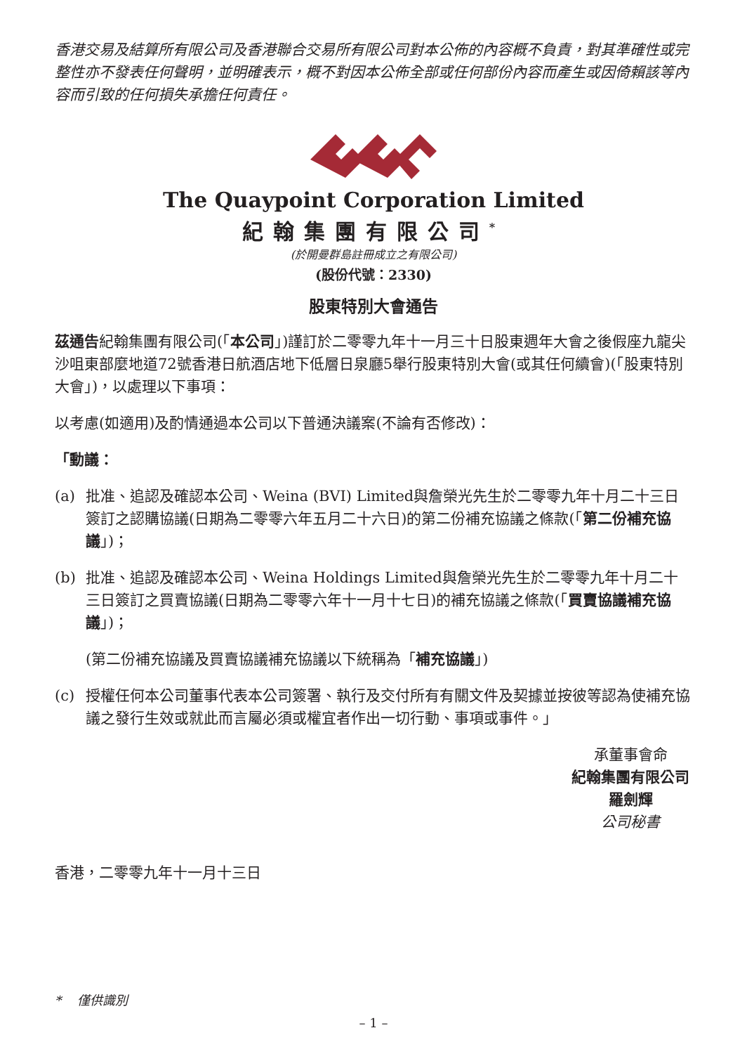香港交易及結算所有限公司及香港聯合交易所有限公司對本公佈的內容概不負責，對其準確性或完整性亦不發表任何聲明，並明確表示，概不對因本公佈全部或任何部份內容而產生或因倚賴該等內容而引致的任何損失承擔任何責任。
The Quaypoint Corporation Limited
紀翰集團有限公司<sup>*</sup>
(於開曼群島註冊成立之有限公司)
(股份代號：2330)
股東特別大會通告
茲通告紀翰集團有限公司(「本公司」)謹訂於二零零九年十一月三十日股東週年大會之後假座九龍尖沙咀東部麼地道72號香港日航酒店地下低層日泉廳5舉行股東特別大會(或其任何續會)(「股東特別大會」)，以處理以下事項：
以考慮(如適用)及酌情通過本公司以下普通決議案(不論有否修改)：
「動議：
(a) 批准、追認及確認本公司、Weina (BVI) Limited與詹榮光先生於二零零九年十月二十三日簽訂之認購協議(日期為二零零六年五月二十六日)的第二份補充協議之條款(「第二份補充協議」)；
(b) 批准、追認及確認本公司、Weina Holdings Limited與詹榮光先生於二零零九年十月二十三日簽訂之買賣協議(日期為二零零六年十一月十七日)的補充協議之條款(「買賣協議補充協議」)；
(第二份補充協議及買賣協議補充協議以下統稱為「補充協議」)
(c) 授權任何本公司董事代表本公司簽署、執行及交付所有有關文件及契據並按彼等認為使補充協議之發行生效或就此而言屬必須或權宜者作出一切行動、事項或事件。」
承董事會命
紀翰集團有限公司
羅劍輝
公司秘書
香港，二零零九年十一月十三日
* 僅供識別
– 1 –